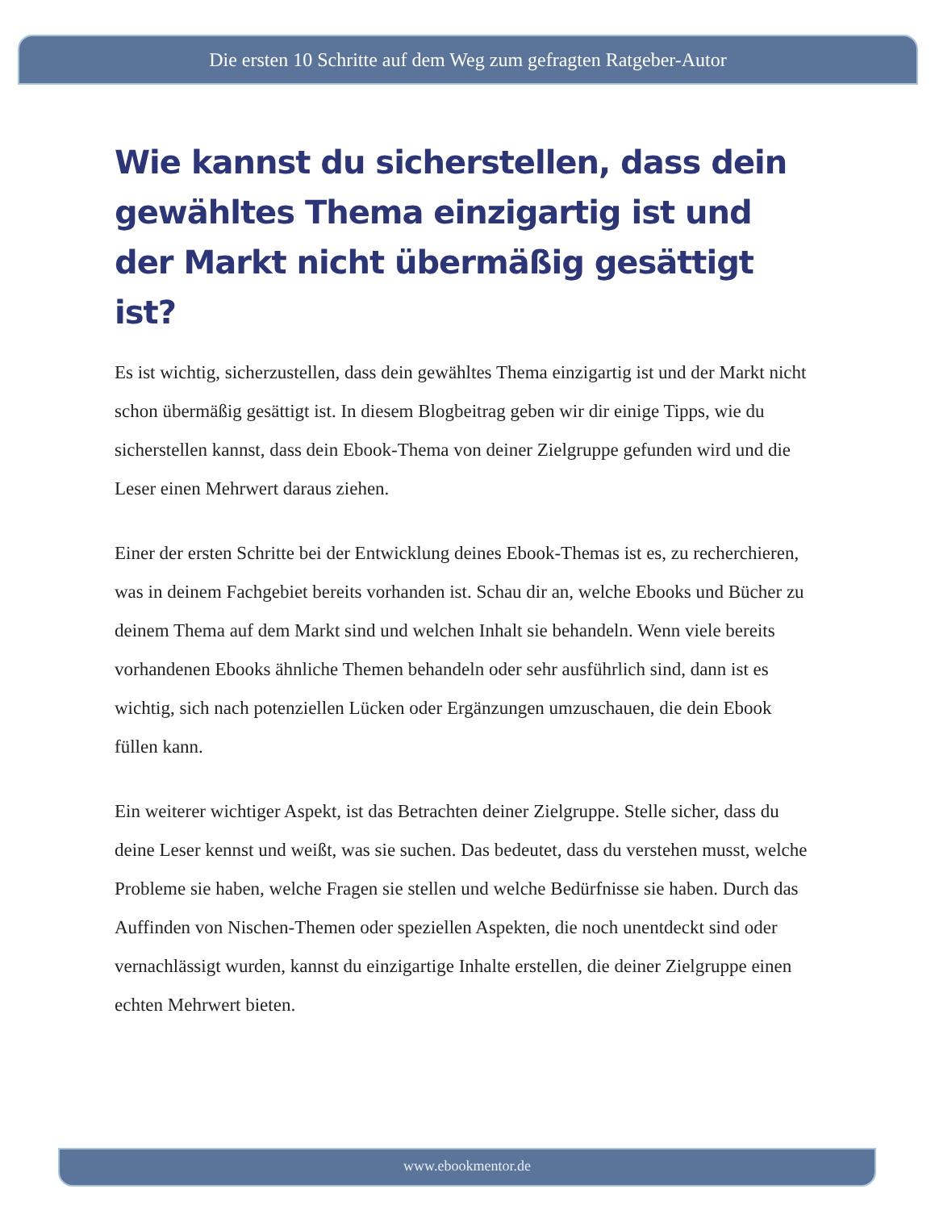Die ersten 10 Schritte auf dem Weg zum gefragten Ratgeber-Autor
Wie kannst du sicherstellen, dass dein gewähltes Thema einzigartig ist und der Markt nicht übermäßig gesättigt ist?
Es ist wichtig, sicherzustellen, dass dein gewähltes Thema einzigartig ist und der Markt nicht schon übermäßig gesättigt ist. In diesem Blogbeitrag geben wir dir einige Tipps, wie du sicherstellen kannst, dass dein Ebook-Thema von deiner Zielgruppe gefunden wird und die Leser einen Mehrwert daraus ziehen.
Einer der ersten Schritte bei der Entwicklung deines Ebook-Themas ist es, zu recherchieren, was in deinem Fachgebiet bereits vorhanden ist. Schau dir an, welche Ebooks und Bücher zu deinem Thema auf dem Markt sind und welchen Inhalt sie behandeln. Wenn viele bereits vorhandenen Ebooks ähnliche Themen behandeln oder sehr ausführlich sind, dann ist es wichtig, sich nach potenziellen Lücken oder Ergänzungen umzuschauen, die dein Ebook füllen kann.
Ein weiterer wichtiger Aspekt, ist das Betrachten deiner Zielgruppe. Stelle sicher, dass du deine Leser kennst und weißt, was sie suchen. Das bedeutet, dass du verstehen musst, welche Probleme sie haben, welche Fragen sie stellen und welche Bedürfnisse sie haben. Durch das Auffinden von Nischen-Themen oder speziellen Aspekten, die noch unentdeckt sind oder vernachlässigt wurden, kannst du einzigartige Inhalte erstellen, die deiner Zielgruppe einen echten Mehrwert bieten.
www.ebookmentor.de